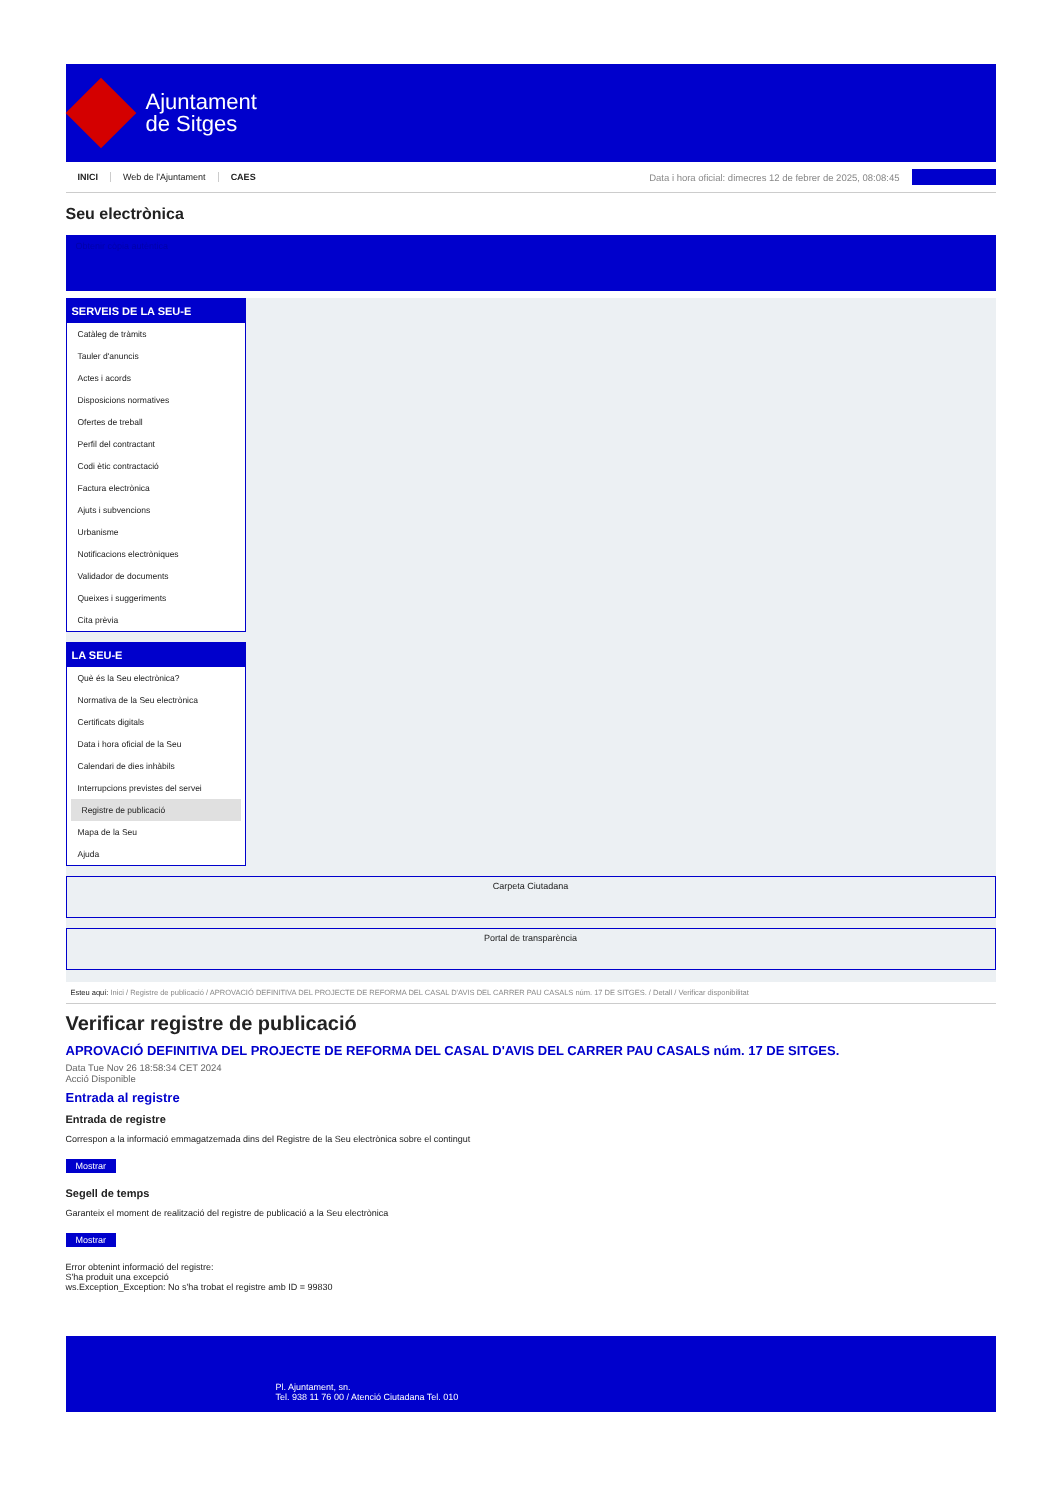Ajuntament
de Sitges
INICI Web de l'Ajuntament CAES Data i hora oficial: dimecres 12 de febrer de 2025, 08:08:45
Seu electrònica
Obtenir còpia autèntica
SERVEIS DE LA SEU-E
Catàleg de tràmits
Tauler d'anuncis
Actes i acords
Disposicions normatives
Ofertes de treball
Perfil del contractant
Codi ètic contractació
Factura electrònica
Ajuts i subvencions
Urbanisme
Notificacions electròniques
Validador de documents
Queixes i suggeriments
Cita prèvia
LA SEU-E
Què és la Seu electrònica?
Normativa de la Seu electrònica
Certificats digitals
Data i hora oficial de la Seu
Calendari de dies inhàbils
Interrupcions previstes del servei
Registre de publicació
Mapa de la Seu
Ajuda
Carpeta Ciutadana
Portal de transparència
Esteu aquí: Inici / Registre de publicació / APROVACIÓ DEFINITIVA DEL PROJECTE DE REFORMA DEL CASAL D'AVIS DEL CARRER PAU CASALS núm. 17 DE SITGES. / Detall / Verificar disponibilitat
Verificar registre de publicació
APROVACIÓ DEFINITIVA DEL PROJECTE DE REFORMA DEL CASAL D'AVIS DEL CARRER PAU CASALS núm. 17 DE SITGES.
Data Tue Nov 26 18:58:34 CET 2024
Acció Disponible
Entrada al registre
Entrada de registre
Correspon a la informació emmagatzemada dins del Registre de la Seu electrònica sobre el contingut
Mostrar
Segell de temps
Garanteix el moment de realització del registre de publicació a la Seu electrònica
Mostrar
Error obtenint informació del registre:
S'ha produit una excepció
ws.Exception_Exception: No s'ha trobat el registre amb ID = 99830
Pl. Ajuntament, sn.
Tel. 938 11 76 00 / Atenció Ciutadana Tel. 010